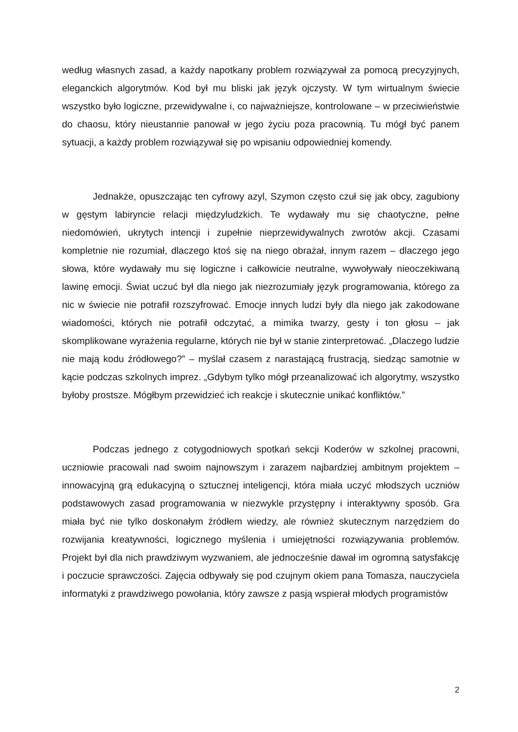według własnych zasad, a każdy napotkany problem rozwiązywał za pomocą precyzyjnych, eleganckich algorytmów. Kod był mu bliski jak język ojczysty. W tym wirtualnym świecie wszystko było logiczne, przewidywalne i, co najważniejsze, kontrolowane – w przeciwieństwie do chaosu, który nieustannie panował w jego życiu poza pracownią. Tu mógł być panem sytuacji, a każdy problem rozwiązywał się po wpisaniu odpowiedniej komendy.
Jednakże, opuszczając ten cyfrowy azyl, Szymon często czuł się jak obcy, zagubiony w gęstym labiryncie relacji międzyludzkich. Te wydawały mu się chaotyczne, pełne niedomówień, ukrytych intencji i zupełnie nieprzewidywalnych zwrotów akcji. Czasami kompletnie nie rozumiał, dlaczego ktoś się na niego obrażał, innym razem – dlaczego jego słowa, które wydawały mu się logiczne i całkowicie neutralne, wywoływały nieoczekiwaną lawinę emocji. Świat uczuć był dla niego jak niezrozumiały język programowania, którego za nic w świecie nie potrafił rozszyfrować. Emocje innych ludzi były dla niego jak zakodowane wiadomości, których nie potrafił odczytać, a mimika twarzy, gesty i ton głosu – jak skomplikowane wyrażenia regularne, których nie był w stanie zinterpretować. „Dlaczego ludzie nie mają kodu źródłowego?” – myślał czasem z narastającą frustracją, siedząc samotnie w kącie podczas szkolnych imprez. „Gdybym tylko mógł przeanalizować ich algorytmy, wszystko byłoby prostsze. Mógłbym przewidzieć ich reakcje i skutecznie unikać konfliktów.”
Podczas jednego z cotygodniowych spotkań sekcji Koderów w szkolnej pracowni, uczniowie pracowali nad swoim najnowszym i zarazem najbardziej ambitnym projektem – innowacyjną grą edukacyjną o sztucznej inteligencji, która miała uczyć młodszych uczniów podstawowych zasad programowania w niezwykle przystępny i interaktywny sposób. Gra miała być nie tylko doskonałym źródłem wiedzy, ale również skutecznym narzędziem do rozwijania kreatywności, logicznego myślenia i umiejętności rozwiązywania problemów. Projekt był dla nich prawdziwym wyzwaniem, ale jednocześnie dawał im ogromną satysfakcję i poczucie sprawczości. Zajęcia odbywały się pod czujnym okiem pana Tomasza, nauczyciela informatyki z prawdziwego powołania, który zawsze z pasją wspierał młodych programistów
2